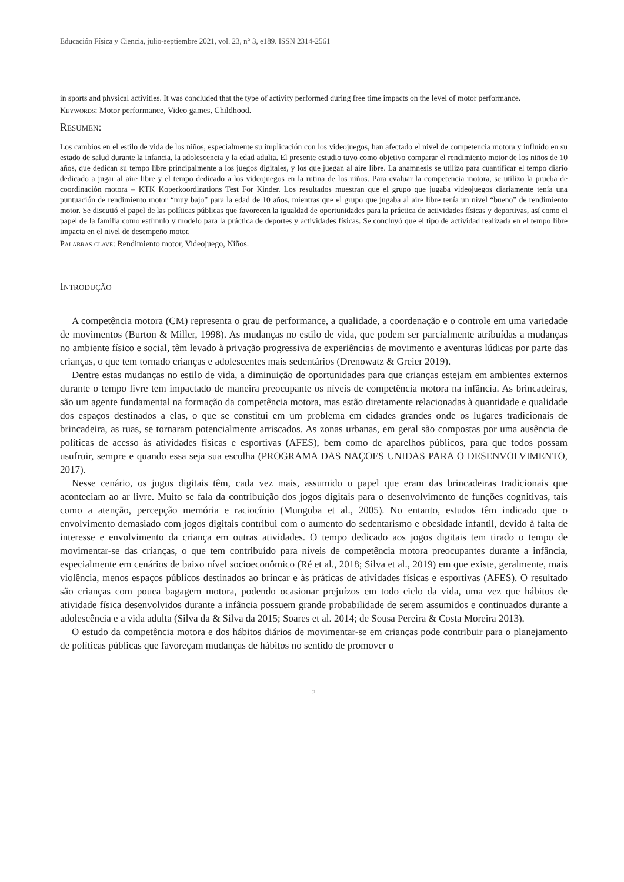Educación Física y Ciencia, julio-septiembre 2021, vol. 23, n° 3, e189. ISSN 2314-2561
in sports and physical activities. It was concluded that the type of activity performed during free time impacts on the level of motor performance.
Keywords: Motor performance, Video games, Childhood.
Resumen:
Los cambios en el estilo de vida de los niños, especialmente su implicación con los videojuegos, han afectado el nivel de competencia motora y influido en su estado de salud durante la infancia, la adolescencia y la edad adulta. El presente estudio tuvo como objetivo comparar el rendimiento motor de los niños de 10 años, que dedican su tempo libre principalmente a los juegos digitales, y los que juegan al aire libre. La anamnesis se utilizo para cuantificar el tempo diario dedicado a jugar al aire libre y el tempo dedicado a los videojuegos en la rutina de los niños. Para evaluar la competencia motora, se utilizo la prueba de coordinación motora – KTK Koperkoordinations Test For Kinder. Los resultados muestran que el grupo que jugaba videojuegos diariamente tenía una puntuación de rendimiento motor “muy bajo” para la edad de 10 años, mientras que el grupo que jugaba al aire libre tenía un nivel “bueno” de rendimiento motor. Se discutió el papel de las políticas públicas que favorecen la igualdad de oportunidades para la práctica de actividades físicas y deportivas, así como el papel de la familia como estímulo y modelo para la práctica de deportes y actividades físicas. Se concluyó que el tipo de actividad realizada en el tempo libre impacta en el nivel de desempeño motor.
Palabras clave: Rendimiento motor, Videojuego, Niños.
Introdução
A competência motora (CM) representa o grau de performance, a qualidade, a coordenação e o controle em uma variedade de movimentos (Burton & Miller, 1998). As mudanças no estilo de vida, que podem ser parcialmente atribuídas a mudanças no ambiente físico e social, têm levado à privação progressiva de experiências de movimento e aventuras lúdicas por parte das crianças, o que tem tornado crianças e adolescentes mais sedentários (Drenowatz & Greier 2019).
Dentre estas mudanças no estilo de vida, a diminuição de oportunidades para que crianças estejam em ambientes externos durante o tempo livre tem impactado de maneira preocupante os níveis de competência motora na infância. As brincadeiras, são um agente fundamental na formação da competência motora, mas estão diretamente relacionadas à quantidade e qualidade dos espaços destinados a elas, o que se constitui em um problema em cidades grandes onde os lugares tradicionais de brincadeira, as ruas, se tornaram potencialmente arriscados. As zonas urbanas, em geral são compostas por uma ausência de políticas de acesso às atividades físicas e esportivas (AFES), bem como de aparelhos públicos, para que todos possam usufruir, sempre e quando essa seja sua escolha (PROGRAMA DAS NAÇOES UNIDAS PARA O DESENVOLVIMENTO, 2017).
Nesse cenário, os jogos digitais têm, cada vez mais, assumido o papel que eram das brincadeiras tradicionais que aconteciam ao ar livre. Muito se fala da contribuição dos jogos digitais para o desenvolvimento de funções cognitivas, tais como a atenção, percepção memória e raciocínio (Munguba et al., 2005). No entanto, estudos têm indicado que o envolvimento demasiado com jogos digitais contribui com o aumento do sedentarismo e obesidade infantil, devido à falta de interesse e envolvimento da criança em outras atividades. O tempo dedicado aos jogos digitais tem tirado o tempo de movimentar-se das crianças, o que tem contribuído para níveis de competência motora preocupantes durante a infância, especialmente em cenários de baixo nível socioeconômico (Ré et al., 2018; Silva et al., 2019) em que existe, geralmente, mais violência, menos espaços públicos destinados ao brincar e às práticas de atividades físicas e esportivas (AFES). O resultado são crianças com pouca bagagem motora, podendo ocasionar prejuízos em todo ciclo da vida, uma vez que hábitos de atividade física desenvolvidos durante a infância possuem grande probabilidade de serem assumidos e continuados durante a adolescência e a vida adulta (Silva da & Silva da 2015; Soares et al. 2014; de Sousa Pereira & Costa Moreira 2013).
O estudo da competência motora e dos hábitos diários de movimentar-se em crianças pode contribuir para o planejamento de políticas públicas que favoreçam mudanças de hábitos no sentido de promover o
2